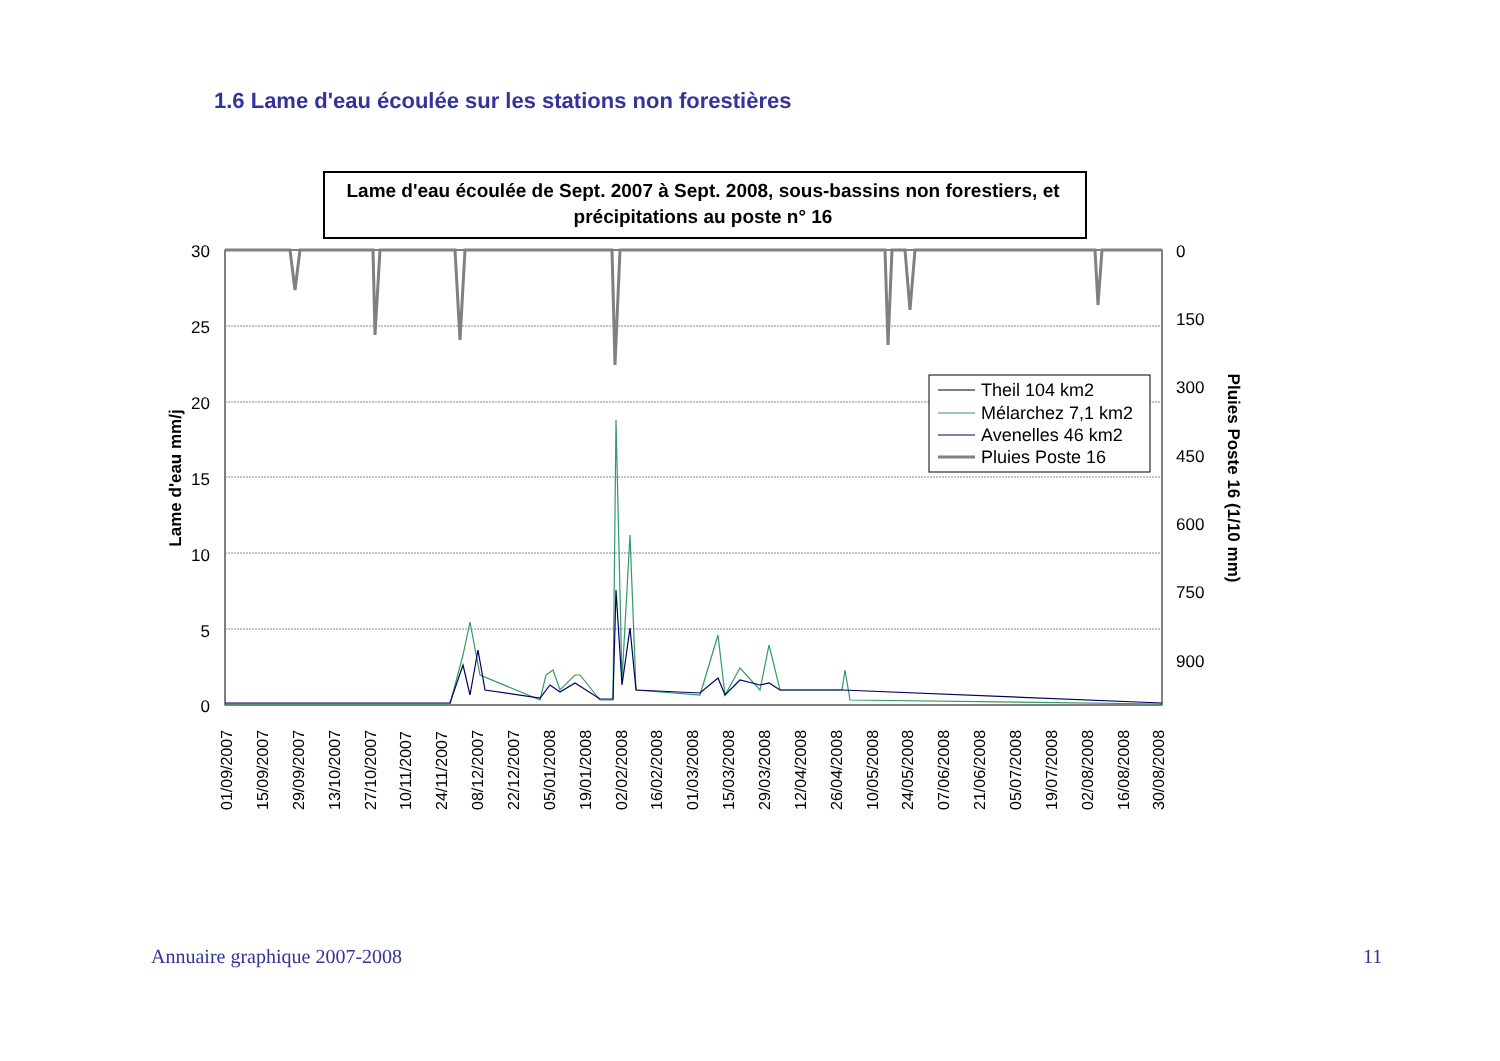1.6 Lame d'eau écoulée sur les stations non forestières
Lame d'eau écoulée de Sept. 2007 à Sept. 2008, sous-bassins non forestiers, et
précipitations au poste n° 16
30
25
20
15
10
5
0
0
150
300
450
600
750
900
Lame d'eau mm/j
Pluies Poste 16 (1/10 mm)
Theil 104 km2
Mélarchez 7,1 km2
Avenelles 46 km2
Pluies Poste 16
01/09/2007
15/09/2007
29/09/2007
13/10/2007
27/10/2007
10/11/2007
24/11/2007
08/12/2007
22/12/2007
05/01/2008
19/01/2008
02/02/2008
16/02/2008
01/03/2008
15/03/2008
29/03/2008
12/04/2008
26/04/2008
10/05/2008
24/05/2008
07/06/2008
21/06/2008
05/07/2008
19/07/2008
02/08/2008
16/08/2008
30/08/2008
Annuaire graphique 2007-2008 11